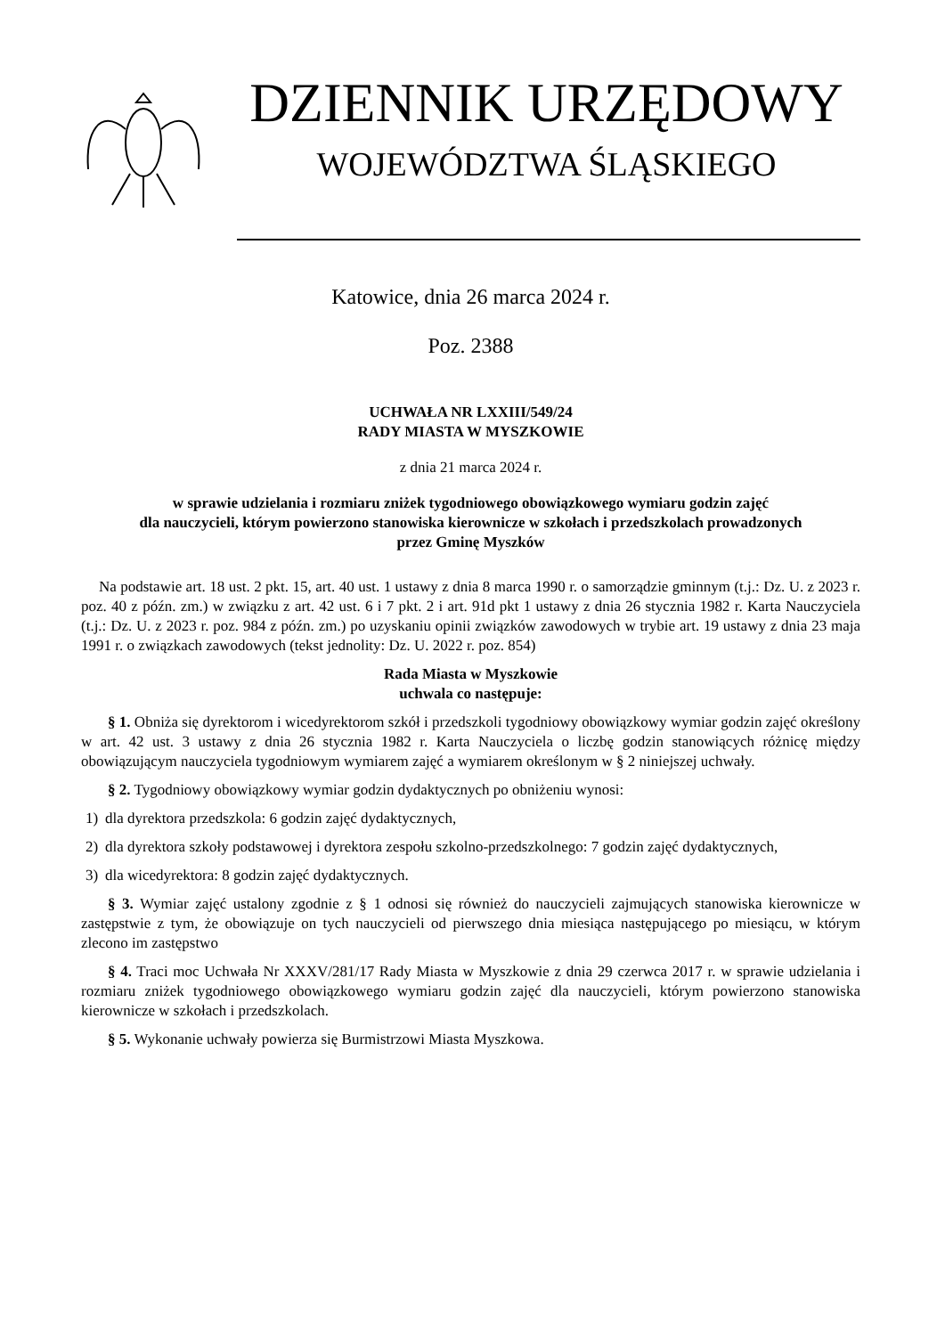DZIENNIK URZĘDOWY
WOJEWÓDZTWA ŚLĄSKIEGO
Katowice, dnia 26 marca 2024 r.
Poz. 2388
UCHWAŁA NR LXXIII/549/24
RADY MIASTA W MYSZKOWIE
z dnia 21 marca 2024 r.
w sprawie udzielania i rozmiaru zniżek tygodniowego obowiązkowego wymiaru godzin zajęć
dla nauczycieli, którym powierzono stanowiska kierownicze w szkołach i przedszkolach prowadzonych
przez Gminę Myszków
Na podstawie art. 18 ust. 2 pkt. 15, art. 40 ust. 1 ustawy z dnia 8 marca 1990 r. o samorządzie gminnym (t.j.: Dz. U. z 2023 r. poz. 40 z późn. zm.) w związku z art. 42 ust. 6 i 7 pkt. 2 i art. 91d pkt 1 ustawy z dnia 26 stycznia 1982 r. Karta Nauczyciela (t.j.: Dz. U. z 2023 r. poz. 984 z późn. zm.) po uzyskaniu opinii związków zawodowych w trybie art. 19 ustawy z dnia 23 maja 1991 r. o związkach zawodowych (tekst jednolity: Dz. U. 2022 r. poz. 854)
Rada Miasta w Myszkowie
uchwala co następuje:
§ 1. Obniża się dyrektorom i wicedyrektorom szkół i przedszkoli tygodniowy obowiązkowy wymiar godzin zajęć określony w art. 42 ust. 3 ustawy z dnia 26 stycznia 1982 r. Karta Nauczyciela o liczbę godzin stanowiących różnicę między obowiązującym nauczyciela tygodniowym wymiarem zajęć a wymiarem określonym w § 2 niniejszej uchwały.
§ 2. Tygodniowy obowiązkowy wymiar godzin dydaktycznych po obniżeniu wynosi:
1) dla dyrektora przedszkola: 6 godzin zajęć dydaktycznych,
2) dla dyrektora szkoły podstawowej i dyrektora zespołu szkolno-przedszkolnego: 7 godzin zajęć dydaktycznych,
3) dla wicedyrektora: 8 godzin zajęć dydaktycznych.
§ 3. Wymiar zajęć ustalony zgodnie z § 1 odnosi się również do nauczycieli zajmujących stanowiska kierownicze w zastępstwie z tym, że obowiązuje on tych nauczycieli od pierwszego dnia miesiąca następującego po miesiącu, w którym zlecono im zastępstwo
§ 4. Traci moc Uchwała Nr XXXV/281/17 Rady Miasta w Myszkowie z dnia 29 czerwca 2017 r. w sprawie udzielania i rozmiaru zniżek tygodniowego obowiązkowego wymiaru godzin zajęć dla nauczycieli, którym powierzono stanowiska kierownicze w szkołach i przedszkolach.
§ 5. Wykonanie uchwały powierza się Burmistrzowi Miasta Myszkowa.